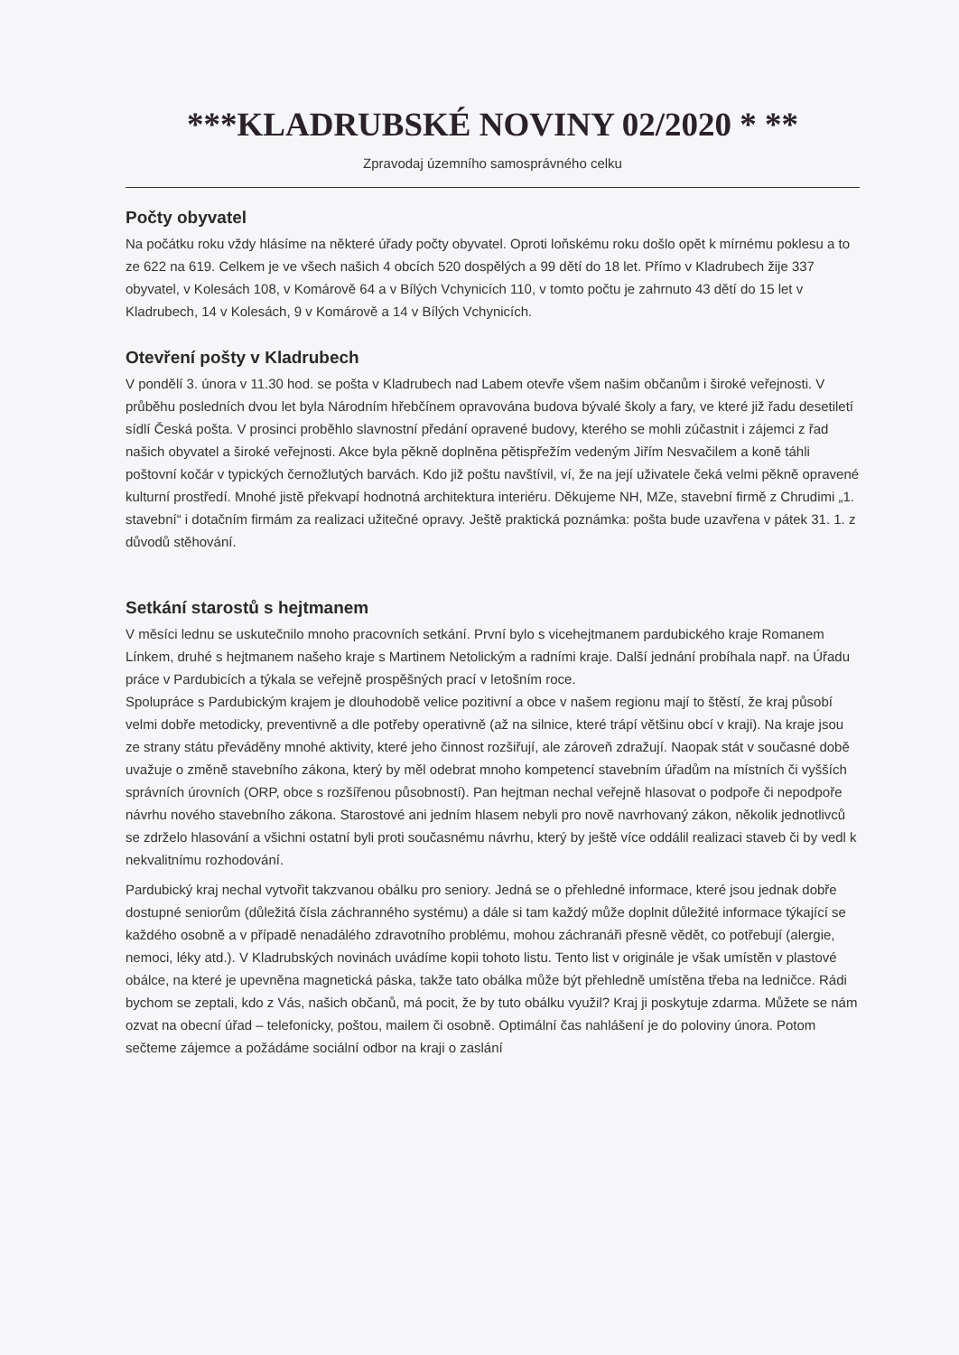***KLADRUBSKÉ NOVINY 02/2020 * **
Zpravodaj územního samosprávného celku
Počty obyvatel
Na počátku roku vždy hlásíme na některé úřady počty obyvatel. Oproti loňskému roku došlo opět k mírnému poklesu a to ze 622 na 619. Celkem je ve všech našich 4 obcích 520 dospělých a 99 dětí do 18 let. Přímo v Kladrubech žije 337 obyvatel, v Kolesách 108, v Komárově 64 a v Bílých Vchynicích 110, v tomto počtu je zahrnuto 43 dětí do 15 let v Kladrubech, 14 v Kolesách, 9 v Komárově a 14 v Bílých Vchynicích.
Otevření pošty v Kladrubech
V pondělí 3. února v 11.30 hod. se pošta v Kladrubech nad Labem otevře všem našim občanům i široké veřejnosti. V průběhu posledních dvou let byla Národním hřebčínem opravována budova bývalé školy a fary, ve které již řadu desetiletí sídlí Česká pošta. V prosinci proběhlo slavnostní předání opravené budovy, kterého se mohli zúčastnit i zájemci z řad našich obyvatel a široké veřejnosti. Akce byla pěkně doplněna pětispřežím vedeným Jiřím Nesvačilem a koně táhli poštovní kočár v typických černožlutých barvách. Kdo již poštu navštívil, ví, že na její uživatele čeká velmi pěkně opravené kulturní prostředí. Mnohé jistě překvapí hodnotná architektura interiéru. Děkujeme NH, MZe, stavební firmě z Chrudimi „1. stavební“ i dotačním firmám za realizaci užitečné opravy. Ještě praktická poznámka: pošta bude uzavřena v pátek 31. 1. z důvodů stěhování.
Setkání starostů s hejtmanem
V měsíci lednu se uskutečnilo mnoho pracovních setkání. První bylo s vicehejtmanem pardubického kraje Romanem Línkem, druhé s hejtmanem našeho kraje s Martinem Netolickým a radními kraje. Další jednání probíhala např. na Úřadu práce v Pardubicích a týkala se veřejně prospěšných prací v letošním roce.
Spolupráce s Pardubickým krajem je dlouhodobě velice pozitivní a obce v našem regionu mají to štěstí, že kraj působí velmi dobře metodicky, preventivně a dle potřeby operativně (až na silnice, které trápí většinu obcí v kraji). Na kraje jsou ze strany státu převáděny mnohé aktivity, které jeho činnost rozšiřují, ale zároveň zdražují. Naopak stát v současné době uvažuje o změně stavebního zákona, který by měl odebrat mnoho kompetencí stavebním úřadům na místních či vyšších správních úrovních (ORP, obce s rozšířenou působností). Pan hejtman nechal veřejně hlasovat o podpoře či nepodpoře návrhu nového stavebního zákona. Starostové ani jedním hlasem nebyli pro nově navrhovaný zákon, několik jednotlivců se zdrželo hlasování a všichni ostatní byli proti současnému návrhu, který by ještě více oddálil realizaci staveb či by vedl k nekvalitnímu rozhodování.
Pardubický kraj nechal vytvořit takzvanou obálku pro seniory. Jedná se o přehledné informace, které jsou jednak dobře dostupné seniorům (důležitá čísla záchranného systému) a dále si tam každý může doplnit důležité informace týkající se každého osobně a v případě nenadálého zdravotního problému, mohou záchranáři přesně vědět, co potřebují (alergie, nemoci, léky atd.). V Kladrubských novinách uvádíme kopii tohoto listu. Tento list v originále je však umístěn v plastové obálce, na které je upevněna magnetická páska, takže tato obálka může být přehledně umístěna třeba na ledničce. Rádi bychom se zeptali, kdo z Vás, našich občanů, má pocit, že by tuto obálku využil? Kraj ji poskytuje zdarma. Můžete se nám ozvat na obecní úřad – telefonicky, poštou, mailem či osobně. Optimální čas nahlášení je do poloviny února. Potom sečteme zájemce a požádáme sociální odbor na kraji o zaslání